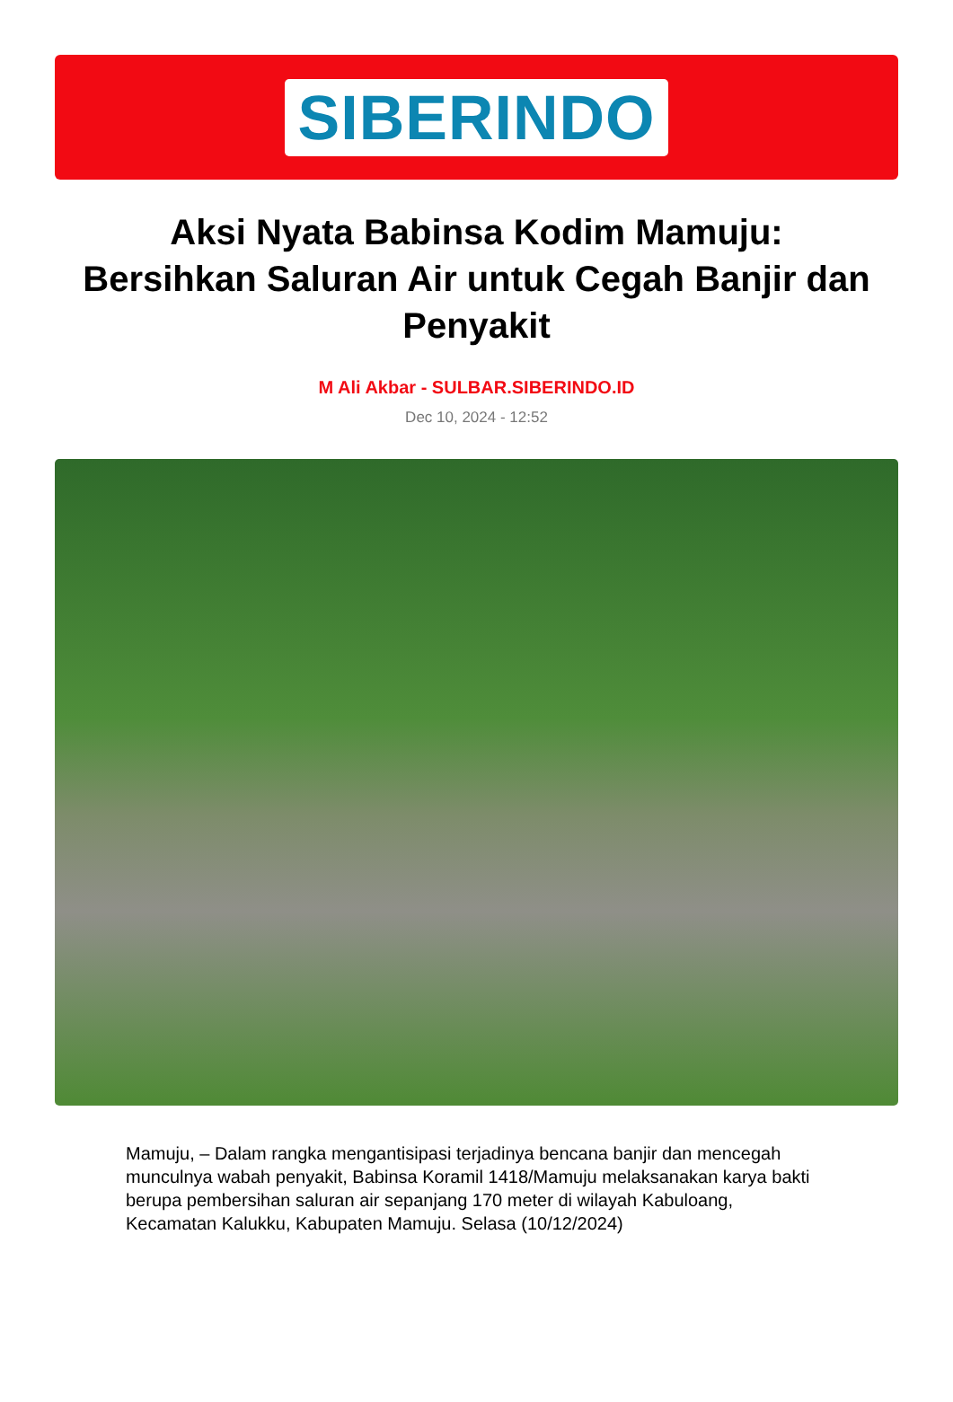SIBERINDO
Aksi Nyata Babinsa Kodim Mamuju: Bersihkan Saluran Air untuk Cegah Banjir dan Penyakit
M Ali Akbar - SULBAR.SIBERINDO.ID
Dec 10, 2024 - 12:52
Mamuju, – Dalam rangka mengantisipasi terjadinya bencana banjir dan mencegah munculnya wabah penyakit, Babinsa Koramil 1418/Mamuju melaksanakan karya bakti berupa pembersihan saluran air sepanjang 170 meter di wilayah Kabuloang, Kecamatan Kalukku, Kabupaten Mamuju. Selasa (10/12/2024)